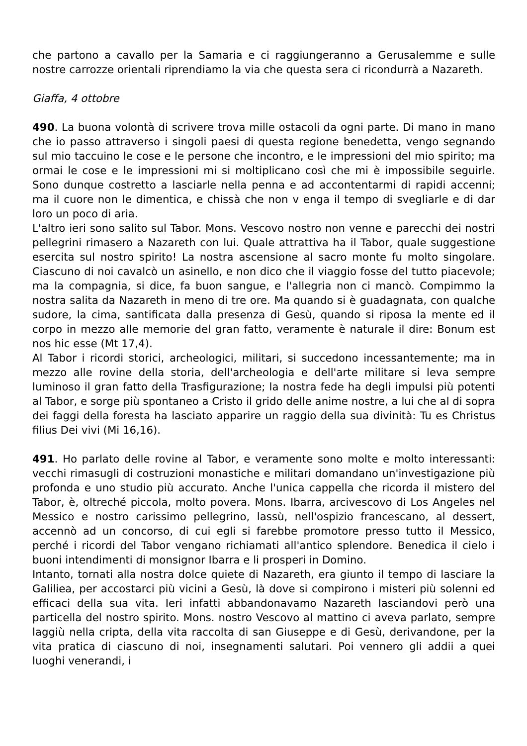che partono a cavallo per la Samaria e ci raggiungeranno a Gerusalemme e sulle nostre carrozze orientali riprendiamo la via che questa sera ci ricondurrà a Nazareth.
Giaffa, 4 ottobre
490. La buona volontà di scrivere trova mille ostacoli da ogni parte. Di mano in mano che io passo attraverso i singoli paesi di questa regione benedetta, vengo segnando sul mio taccuino le cose e le persone che incontro, e le impressioni del mio spirito; ma ormai le cose e le impressioni mi si moltiplicano così che mi è impossibile seguirle. Sono dunque costretto a lasciarle nella penna e ad accontentarmi di rapidi accenni; ma il cuore non le dimentica, e chissà che non v enga il tempo di svegliarle e di dar loro un poco di aria.
L'altro ieri sono salito sul Tabor. Mons. Vescovo nostro non venne e parecchi dei nostri pellegrini rimasero a Nazareth con lui. Quale attrattiva ha il Tabor, quale suggestione esercita sul nostro spirito! La nostra ascensione al sacro monte fu molto singolare. Ciascuno di noi cavalcò un asinello, e non dico che il viaggio fosse del tutto piacevole; ma la compagnia, si dice, fa buon sangue, e l'allegria non ci mancò. Compimmo la nostra salita da Nazareth in meno di tre ore. Ma quando si è guadagnata, con qualche sudore, la cima, santificata dalla presenza di Gesù, quando si riposa la mente ed il corpo in mezzo alle memorie del gran fatto, veramente è naturale il dire: Bonum est nos hic esse (Mt 17,4).
Al Tabor i ricordi storici, archeologici, militari, si succedono incessantemente; ma in mezzo alle rovine della storia, dell'archeologia e dell'arte militare si leva sempre luminoso il gran fatto della Trasfigurazione; la nostra fede ha degli impulsi più potenti al Tabor, e sorge più spontaneo a Cristo il grido delle anime nostre, a lui che al di sopra dei faggi della foresta ha lasciato apparire un raggio della sua divinità: Tu es Christus filius Dei vivi (Mi 16,16).
491. Ho parlato delle rovine al Tabor, e veramente sono molte e molto interessanti: vecchi rimasugli di costruzioni monastiche e militari domandano un'investigazione più profonda e uno studio più accurato. Anche l'unica cappella che ricorda il mistero del Tabor, è, oltreché piccola, molto povera. Mons. Ibarra, arcivescovo di Los Angeles nel Messico e nostro carissimo pellegrino, lassù, nell'ospizio francescano, al dessert, accennò ad un concorso, di cui egli si farebbe promotore presso tutto il Messico, perché i ricordi del Tabor vengano richiamati all'antico splendore. Benedica il cielo i buoni intendimenti di monsignor Ibarra e li prosperi in Domino.
Intanto, tornati alla nostra dolce quiete di Nazareth, era giunto il tempo di lasciare la Galiliea, per accostarci più vicini a Gesù, là dove si compirono i misteri più solenni ed efficaci della sua vita. Ieri infatti abbandonavamo Nazareth lasciandovi però una particella del nostro spirito. Mons. nostro Vescovo al mattino ci aveva parlato, sempre laggiù nella cripta, della vita raccolta di san Giuseppe e di Gesù, derivandone, per la vita pratica di ciascuno di noi, insegnamenti salutari. Poi vennero gli addii a quei luoghi venerandi, i